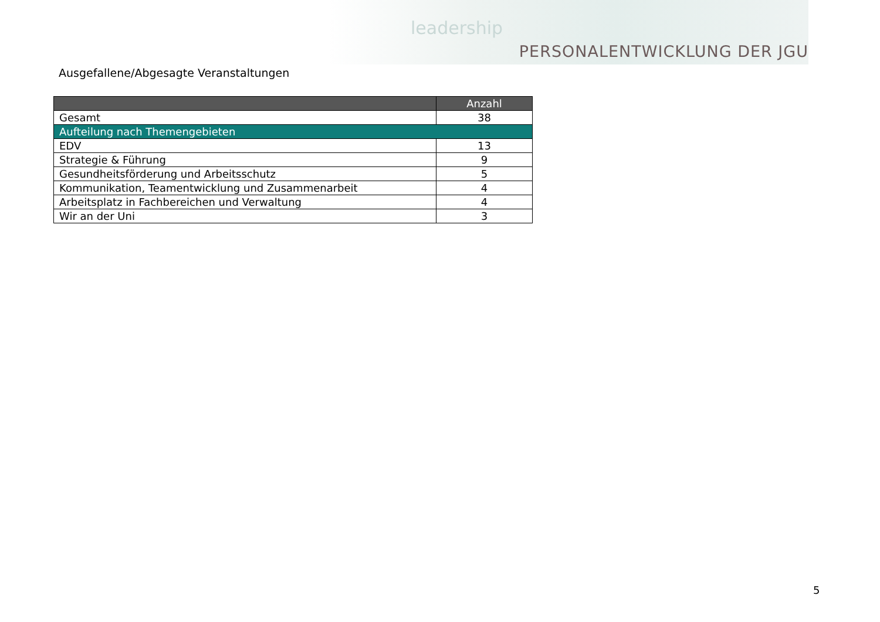leadership
PERSONALENTWICKLUNG DER JGU
Ausgefallene/Abgesagte Veranstaltungen
| | Anzahl |
| --- | --- |
| Gesamt | 38 |
| Aufteilung nach Themengebieten | |
| EDV | 13 |
| Strategie & Führung | 9 |
| Gesundheitsförderung und Arbeitsschutz | 5 |
| Kommunikation, Teamentwicklung und Zusammenarbeit | 4 |
| Arbeitsplatz in Fachbereichen und Verwaltung | 4 |
| Wir an der Uni | 3 |
5